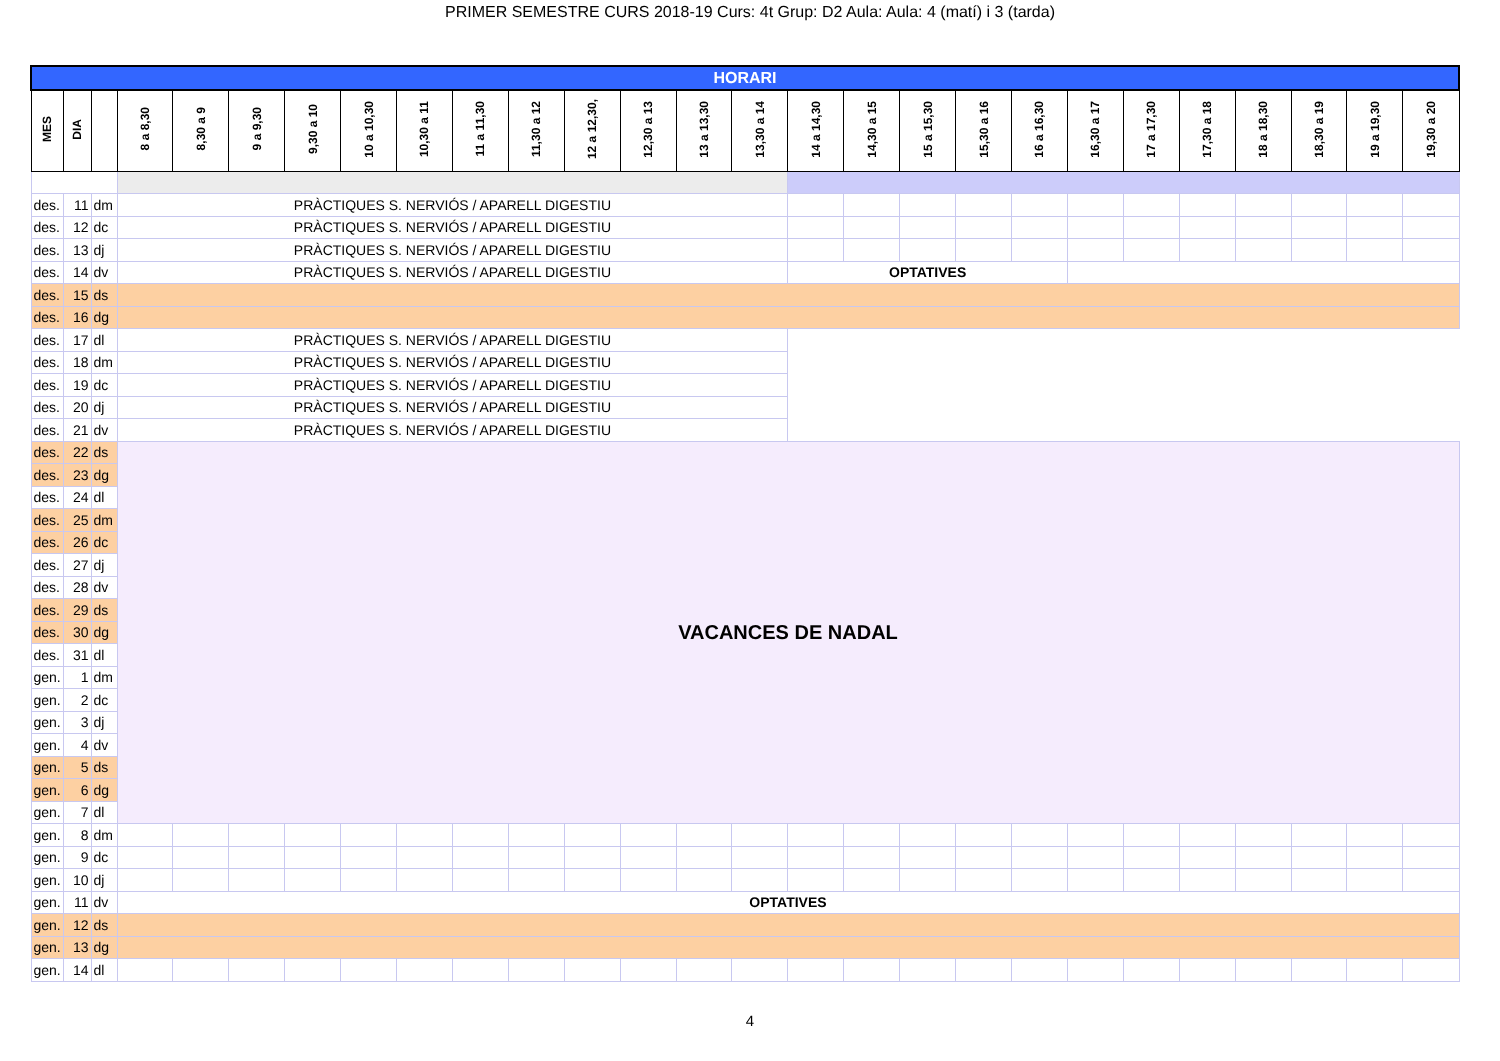PRIMER SEMESTRE CURS 2018-19 Curs: 4t Grup: D2 Aula: Aula: 4 (matí) i 3 (tarda)
| HORARI | | | | | | | | | | | | | | | | | | | | | | | | | | |
| MES | DIA | | 8 a 8,30 | 8,30 a 9 | 9 a 9,30 | 9,30 a 10 | 10 a 10,30 | 10,30 a 11 | 11 a 11,30 | 11,30 a 12 | 12 a 12,30, | 12,30 a 13 | 13 a 13,30 | 13,30 a 14 | 14 a 14,30 | 14,30 a 15 | 15 a 15,30 | 15,30 a 16 | 16 a 16,30 | 16,30 a 17 | 17 a 17,30 | 17,30 a 18 | 18 a 18,30 | 18,30 a 19 | 19 a 19,30 | 19,30 a 20 |
| des. | 11 | dm | PRÀCTIQUES S. NERVIÓS / APARELL DIGESTIU | | | | | | | | | | | | | | | | | | | | | | | |
| des. | 12 | dc | PRÀCTIQUES S. NERVIÓS / APARELL DIGESTIU | | | | | | | | | | | | | | | | | | | | | | | |
| des. | 13 | dj | PRÀCTIQUES S. NERVIÓS / APARELL DIGESTIU | | | | | | | | | | | | | | | | | | | | | | | |
| des. | 14 | dv | PRÀCTIQUES S. NERVIÓS / APARELL DIGESTIU | | | | | | | | | | | | OPTATIVES | | | | | | | | | | | |
| des. | 15 | ds | | | | | | | | | | | | | | | | | | | | | | | | |
| des. | 16 | dg | | | | | | | | | | | | | | | | | | | | | | | | |
| des. | 17 | dl | PRÀCTIQUES S. NERVIÓS / APARELL DIGESTIU | | | | | | | | | | | | | | | | | | | | | | | |
| des. | 18 | dm | PRÀCTIQUES S. NERVIÓS / APARELL DIGESTIU | | | | | | | | | | | | | | | | | | | | | | | |
| des. | 19 | dc | PRÀCTIQUES S. NERVIÓS / APARELL DIGESTIU | | | | | | | | | | | | | | | | | | | | | | | |
| des. | 20 | dj | PRÀCTIQUES S. NERVIÓS / APARELL DIGESTIU | | | | | | | | | | | | | | | | | | | | | | | |
| des. | 21 | dv | PRÀCTIQUES S. NERVIÓS / APARELL DIGESTIU | | | | | | | | | | | | | | | | | | | | | | | |
| des. | 22 | ds | VACANCES DE NADAL | | | | | | | | | | | | | | | | | | | | | | | |
| des. | 23 | dg | | | | | | | | | | | | | | | | | | | | | | | | |
| des. | 24 | dl | | | | | | | | | | | | | | | | | | | | | | | | |
| des. | 25 | dm | | | | | | | | | | | | | | | | | | | | | | | | |
| des. | 26 | dc | | | | | | | | | | | | | | | | | | | | | | | | |
| des. | 27 | dj | | | | | | | | | | | | | | | | | | | | | | | | |
| des. | 28 | dv | | | | | | | | | | | | | | | | | | | | | | | | |
| des. | 29 | ds | | | | | | | | | | | | | | | | | | | | | | | | |
| des. | 30 | dg | | | | | | | | | | | | | | | | | | | | | | | | |
| des. | 31 | dl | | | | | | | | | | | | | | | | | | | | | | | | |
| gen. | 1 | dm | | | | | | | | | | | | | | | | | | | | | | | | |
| gen. | 2 | dc | | | | | | | | | | | | | | | | | | | | | | | | |
| gen. | 3 | dj | | | | | | | | | | | | | | | | | | | | | | | | |
| gen. | 4 | dv | | | | | | | | | | | | | | | | | | | | | | | | |
| gen. | 5 | ds | | | | | | | | | | | | | | | | | | | | | | | | |
| gen. | 6 | dg | | | | | | | | | | | | | | | | | | | | | | | | |
| gen. | 7 | dl | | | | | | | | | | | | | | | | | | | | | | | | |
| gen. | 8 | dm | | | | | | | | | | | | | | | | | | | | | | | | |
| gen. | 9 | dc | | | | | | | | | | | | | | | | | | | | | | | | |
| gen. | 10 | dj | | | | | | | | | | | | | | | | | | | | | | | | |
| gen. | 11 | dv | OPTATIVES | | | | | | | | | | | | | | | | | | | | | | | |
| gen. | 12 | ds | | | | | | | | | | | | | | | | | | | | | | | | |
| gen. | 13 | dg | | | | | | | | | | | | | | | | | | | | | | | | |
| gen. | 14 | dl | | | | | | | | | | | | | | | | | | | | | | | | |
4